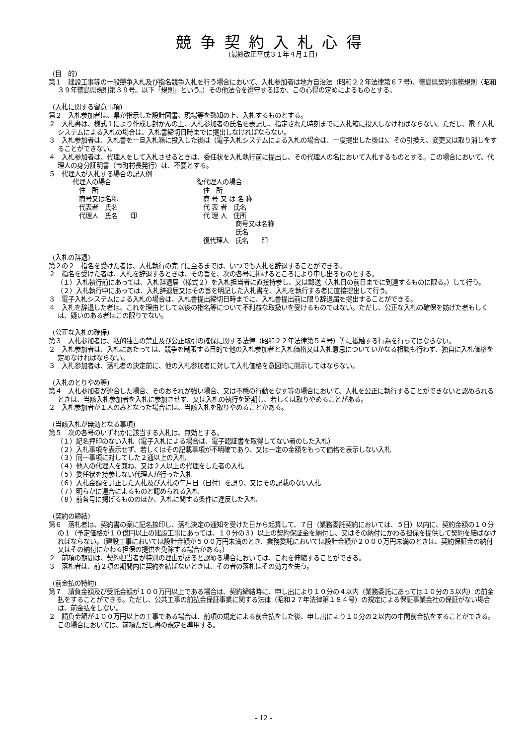競争契約入札心得
(最終改正平成３１年４月１日)
(目　的)
第１　建設工事等の一般競争入札及び指名競争入札を行う場合において、入札参加者は地方自治法（昭和２２年法律第６７号)、徳島県契約事務規則（昭和３９年徳島県規則第３９号。以下「規則」という。）その他法令を遵守するほか、この心得の定めによるものとする。
(入札に関する留意事項)
第２　入札参加者は、県が指示した設計図書、現場等を熟知の上、入札するものとする。
２　入札書は、様式１により作成し封かんの上、入札参加者の氏名を表記し、指定された時刻までに入札箱に投入しなければならない。ただし、電子入札システムによる入札の場合は、入札書締切日時までに提出しなければならない。
３　入札参加者は、入札書を一旦入札箱に投入した後は（電子入札システムによる入札の場合は、一度提出した後は)、その引換え、変更又は取り消しをすることができない。
４　入札参加者は、代理人をして入札させるときは、委任状を入札執行前に提出し、その代理人の名において入札するものとする。この場合において、代理人の身分証明書（市町村長発行）は、不要とする。
５　代理人が入札する場合の記入例
代理人の場合
　住　所
　商号又は名称
　代表者　氏名
　代理人　氏名　　印
復代理人の場合
　住　所
　商 号 又 は 名 称
　代 表 者　氏名
　代 理 人　住所
　　　　　　商号又は名称
　　　　　　氏名
　復代理人　氏名　　印
(入札の辞退)
第２の２　指名を受けた者は、入札執行の完了に至るまでは、いつでも入札を辞退することができる。
２　指名を受けた者は、入札を辞退するときは、その旨を、次の各号に掲げるところにより申し出るものとする。
（１）入札執行前にあっては、入札辞退届（様式２）を入札担当者に直接持参し、又は郵送（入札日の前日までに到達するものに限る。）して行う。
（２）入札執行中にあっては、入札辞退届又はその旨を明記した入札書を、入札を執行する者に直接提出して行う。
３　電子入札システムによる入札の場合は、入札書提出締切日時までに、入札書提出前に限り辞退届を提出することができる。
４　入札を辞退した者は、これを理由として以後の指名等について不利益な取扱いを受けるものではない。ただし、公正な入札の確保を妨げた者もしくは、疑いのある者はこの限りでない。
(公正な入札の確保)
第３　入札参加者は、私的独占の禁止及び公正取引の確保に関する法律（昭和２２年法律第５４号）等に抵触する行為を行ってはならない。
２　入札参加者は、入札にあたっては、競争を制限する目的で他の入札参加者と入札価格又は入札意思についていかなる相談も行わず、独自に入札価格を定めなければならない。
３　入札参加者は、落札者の決定前に、他の入札参加者に対して入札価格を意図的に開示してはならない。
(入札のとりやめ等)
第４　入札参加者が連合した場合、そのおそれが強い場合、又は不穏の行動をなす等の場合において、入札を公正に執行することができないと認められるときは、当該入札参加者を入札に参加させず、又は入札の執行を延期し、若しくは取りやめることがある。
２　入札参加者が１人のみとなった場合には、当該入札を取りやめることがある。
(当該入札が無効となる事項)
第５　次の各号のいずれかに該当する入札は、無効とする。
（１）記名押印のない入札（電子入札による場合は、電子認証書を取得してない者のした入札）
（２）入札事項を表示せず、若しくはその記載事項が不明確であり、又は一定の金額をもって価格を表示しない入札
（３）同一事項に対してした２通以上の入札
（４）他人の代理人を兼ね、又は２人以上の代理をした者の入札
（５）委任状を持参しない代理人が行った入札
（６）入札金額を訂正した入札及び入札の年月日（日付）を誤り、又はその記載のない入札
（７）明らかに連合によるものと認められる入札
（８）前各号に掲げるもののほか、入札に関する条件に違反した入札
(契約の締結)
第６　落札者は、契約書の案に記名捺印し、落札決定の通知を受けた日から起算して、７日（業務委託契約においては、５日）以内に、契約金額の１０分の１（予定価格が１０億円以上の建設工事にあっては、１０分の３）以上の契約保証金を納付し、又はその納付にかわる担保を提供して契約を結ばなければならない。（建設工事においては設計金額が５００万円未満のとき、業務委託においては設計金額が２０００万円未満のときは、契約保証金の納付又はその納付にかわる担保の提供を免除する場合がある。）
２　前項の期間は、契約担当者が特別の理由があると認める場合においては、これを伸縮することができる。
３　落札者は、前２項の期間内に契約を結ばないときは、その者の落札はその効力を失う。
(前金払の特約)
第７　請負金額及び受託金額が１００万円以上である場合は、契約締結時に、申し出により１０分の４以内（業務委託にあっては１０分の３以内）の前金払をすることができる。ただし、公共工事の前払金保証事業に関する法律（昭和２７年法律第１８４号）の規定による保証事業会社の保証がない場合は、前金払をしない。
２　請負金額が１００万円以上の工事である場合は、前項の規定による前金払をした後、申し出により１０分の２以内の中間前金払をすることができる。この場合においては、前項ただし書の規定を準用する。
- 12 -